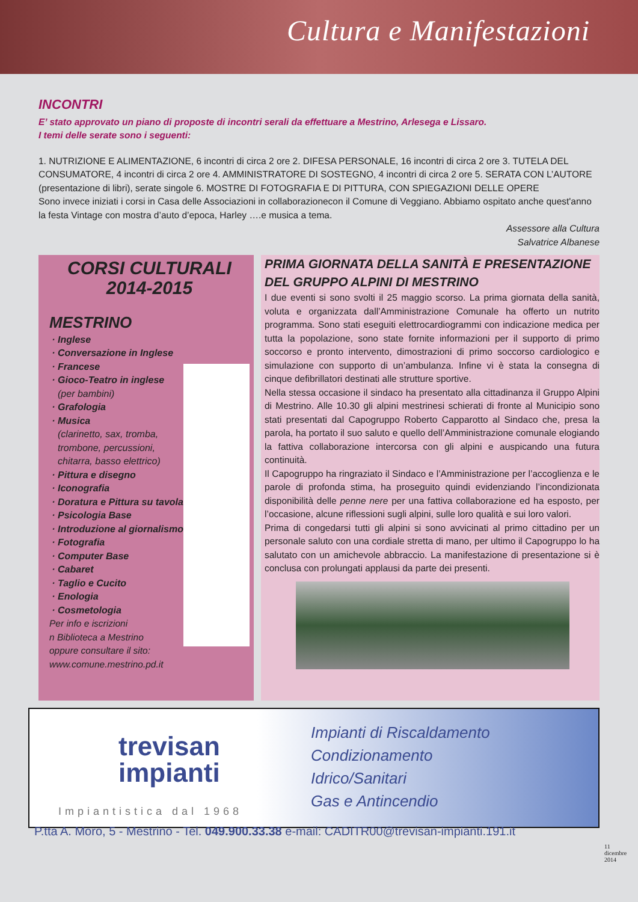Cultura e Manifestazioni
INCONTRI
E’ stato approvato un piano di proposte di incontri serali da effettuare a Mestrino, Arlesega e Lissaro.
I temi delle serate sono i seguenti:
1. NUTRIZIONE E ALIMENTAZIONE, 6 incontri di circa 2 ore 2. DIFESA PERSONALE, 16 incontri di circa 2 ore 3. TUTELA DEL CONSUMATORE, 4 incontri di circa 2 ore 4. AMMINISTRATORE DI SOSTEGNO, 4 incontri di circa 2 ore 5. SERATA CON L’AUTORE (presentazione di libri), serate singole 6. MOSTRE DI FOTOGRAFIA E DI PITTURA, CON SPIEGAZIONI DELLE OPERE
Sono invece iniziati i corsi in Casa delle Associazioni in collaborazionecon il Comune di Veggiano. Abbiamo ospitato anche quest'anno la festa Vintage con mostra d’auto d’epoca, Harley ….e musica a tema.
Assessore alla Cultura
Salvatrice Albanese
CORSI CULTURALI
2014-2015
MESTRINO
Inglese
Conversazione in Inglese
Francese
Gioco-Teatro in inglese (per bambini)
Grafologia
Musica
(clarinetto, sax, tromba, trombone, percussioni, chitarra, basso elettrico)
Pittura e disegno
Iconografia
Doratura e Pittura su tavola
Psicologia Base
Introduzione al giornalismo
Fotografia
Computer Base
Cabaret
Taglio e Cucito
Enologia
Cosmetologia
Per info e iscrizioni
n Biblioteca a Mestrino
oppure consultare il sito:
www.comune.mestrino.pd.it
PRIMA GIORNATA DELLA SANITÀ E PRESENTAZIONE DEL GRUPPO ALPINI DI MESTRINO
I due eventi si sono svolti il 25 maggio scorso. La prima giornata della sanità, voluta e organizzata dall’Amministrazione Comunale ha offerto un nutrito programma. Sono stati eseguiti elettrocardiogrammi con indicazione medica per tutta la popolazione, sono state fornite informazioni per il supporto di primo soccorso e pronto intervento, dimostrazioni di primo soccorso cardiologico e simulazione con supporto di un’ambulanza. Infine vi è stata la consegna di cinque defibrillatori destinati alle strutture sportive.
Nella stessa occasione il sindaco ha presentato alla cittadinanza il Gruppo Alpini di Mestrino. Alle 10.30 gli alpini mestrinesi schierati di fronte al Municipio sono stati presentati dal Capogruppo Roberto Capparotto al Sindaco che, presa la parola, ha portato il suo saluto e quello dell’Amministrazione comunale elogiando la fattiva collaborazione intercorsa con gli alpini e auspicando una futura continuità.
Il Capogruppo ha ringraziato il Sindaco e l’Amministrazione per l’accoglienza e le parole di profonda stima, ha proseguito quindi evidenziando l’incondizionata disponibilità delle penne nere per una fattiva collaborazione ed ha esposto, per l’occasione, alcune riflessioni sugli alpini, sulle loro qualità e sui loro valori.
Prima di congedarsi tutti gli alpini si sono avvicinati al primo cittadino per un personale saluto con una cordiale stretta di mano, per ultimo il Capogruppo lo ha salutato con un amichevole abbraccio. La manifestazione di presentazione si è conclusa con prolungati applausi da parte dei presenti.
trevisan
impianti
Impiantistica dal 1968
Impianti di Riscaldamento
Condizionamento
Idrico/Sanitari
Gas e Antincendio
P.tta A. Moro, 5 - Mestrino - Tel. 049.900.33.38 e-mail: CADITR00@trevisan-impianti.191.it
11
dicembre
2014